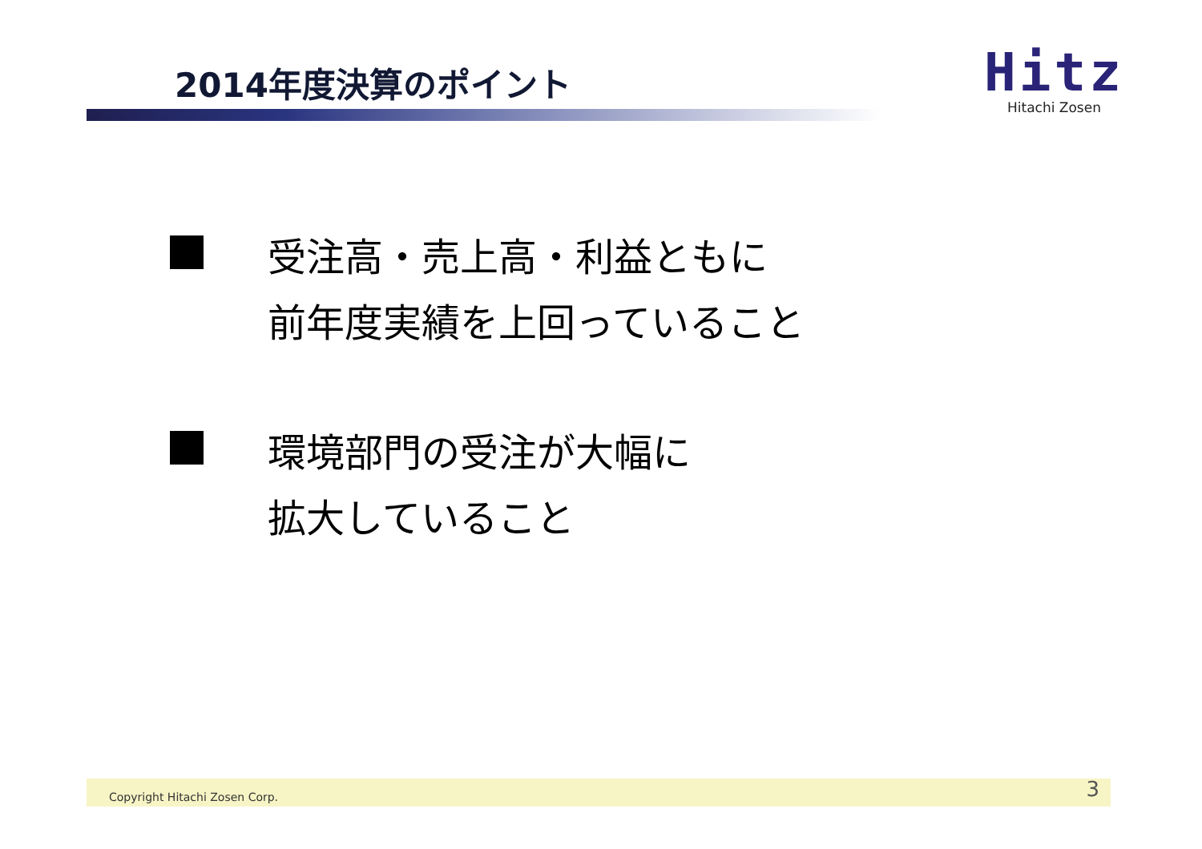2014年度決算のポイント
Hitz
Hitachi Zosen
受注高・売上高・利益ともに
前年度実績を上回っていること
環境部門の受注が大幅に
拡大していること
Copyright Hitachi Zosen Corp. 3